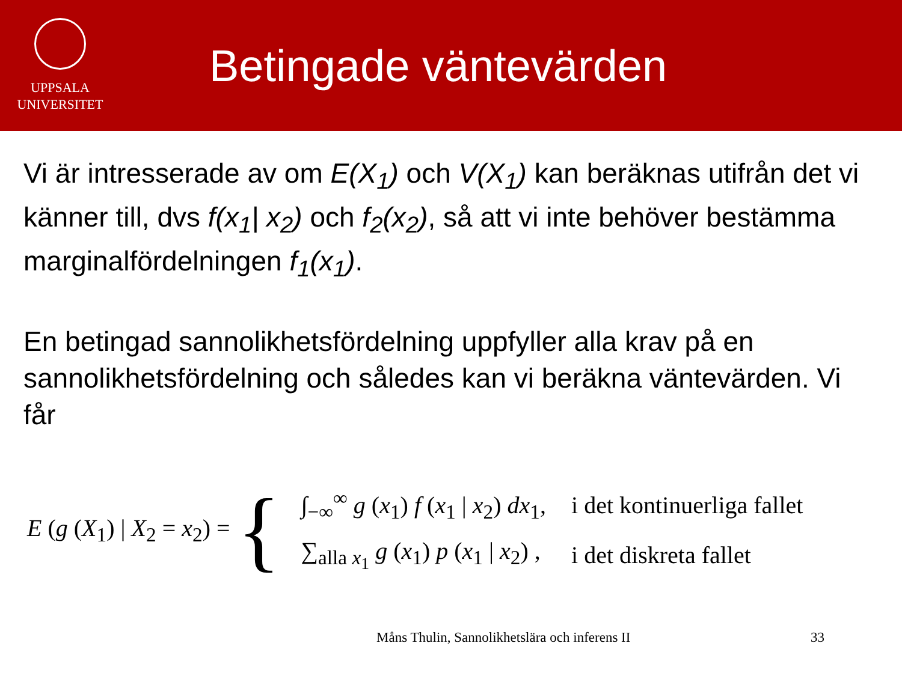UPPSALA
UNIVERSITET
Betingade väntevärden
Vi är intresserade av om E(X<sub>1</sub>) och V(X<sub>1</sub>) kan beräknas utifrån det vi känner till, dvs f(x<sub>1</sub>| x<sub>2</sub>) och f<sub>2</sub>(x<sub>2</sub>), så att vi inte behöver bestämma marginalfördelningen f<sub>1</sub>(x<sub>1</sub>).
En betingad sannolikhetsfördelning uppfyller alla krav på en sannolikhetsfördelning och således kan vi beräkna väntevärden. Vi får
E (g (X<sub>1</sub>) | X<sub>2</sub> = x<sub>2</sub>) =
{
| ∫<sub>−∞</sub><sup>∞</sup> g ( x<sub>1</sub>) f ( x<sub>1</sub> / x<sub>2</sub>) dx<sub>1</sub>, | i det kontinuerliga fallet |
| ∑<sub>alla x<sub>1</sub></sub> g ( x<sub>1</sub>) p ( x<sub>1</sub> / x<sub>2</sub>) , | i det diskreta fallet |
Måns Thulin, Sannolikhetslära och inferens II
33